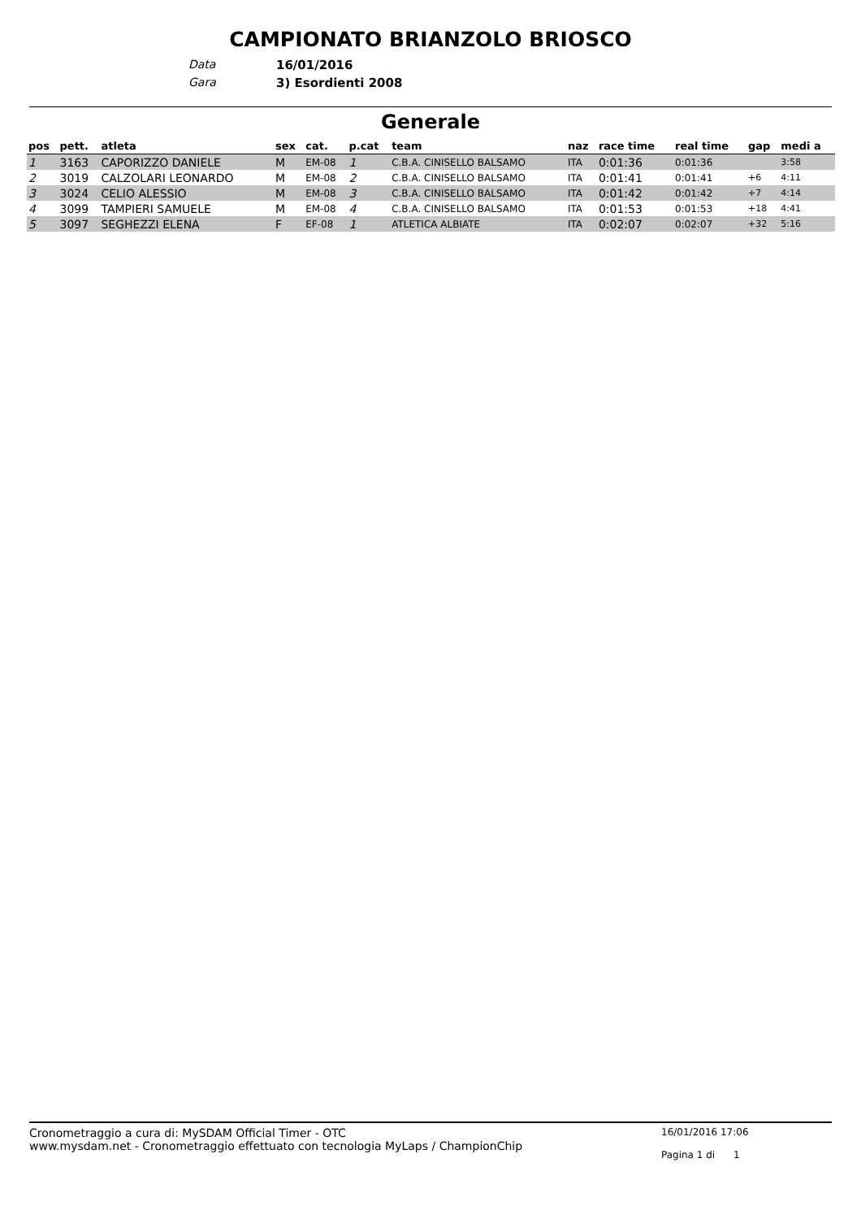CAMPIONATO BRIANZOLO BRIOSCO
Data 16/01/2016
Gara 3) Esordienti 2008
Generale
| pos | pett. | atleta | sex | cat. | p.cat | team | naz | race time | real time | gap | medi a |
| --- | --- | --- | --- | --- | --- | --- | --- | --- | --- | --- | --- |
| 1 | 3163 | CAPORIZZO DANIELE | M | EM-08 | 1 | C.B.A. CINISELLO BALSAMO | ITA | 0:01:36 | 0:01:36 | | 3:58 |
| 2 | 3019 | CALZOLARI LEONARDO | M | EM-08 | 2 | C.B.A. CINISELLO BALSAMO | ITA | 0:01:41 | 0:01:41 | +6 | 4:11 |
| 3 | 3024 | CELIO ALESSIO | M | EM-08 | 3 | C.B.A. CINISELLO BALSAMO | ITA | 0:01:42 | 0:01:42 | +7 | 4:14 |
| 4 | 3099 | TAMPIERI SAMUELE | M | EM-08 | 4 | C.B.A. CINISELLO BALSAMO | ITA | 0:01:53 | 0:01:53 | +18 | 4:41 |
| 5 | 3097 | SEGHEZZI ELENA | F | EF-08 | 1 | ATLETICA ALBIATE | ITA | 0:02:07 | 0:02:07 | +32 | 5:16 |
Cronometraggio a cura di: MySDAM Official Timer - OTC
www.mysdam.net - Cronometraggio effettuato con tecnologia MyLaps / ChampionChip
16/01/2016 17:06
Pagina 1 di 1